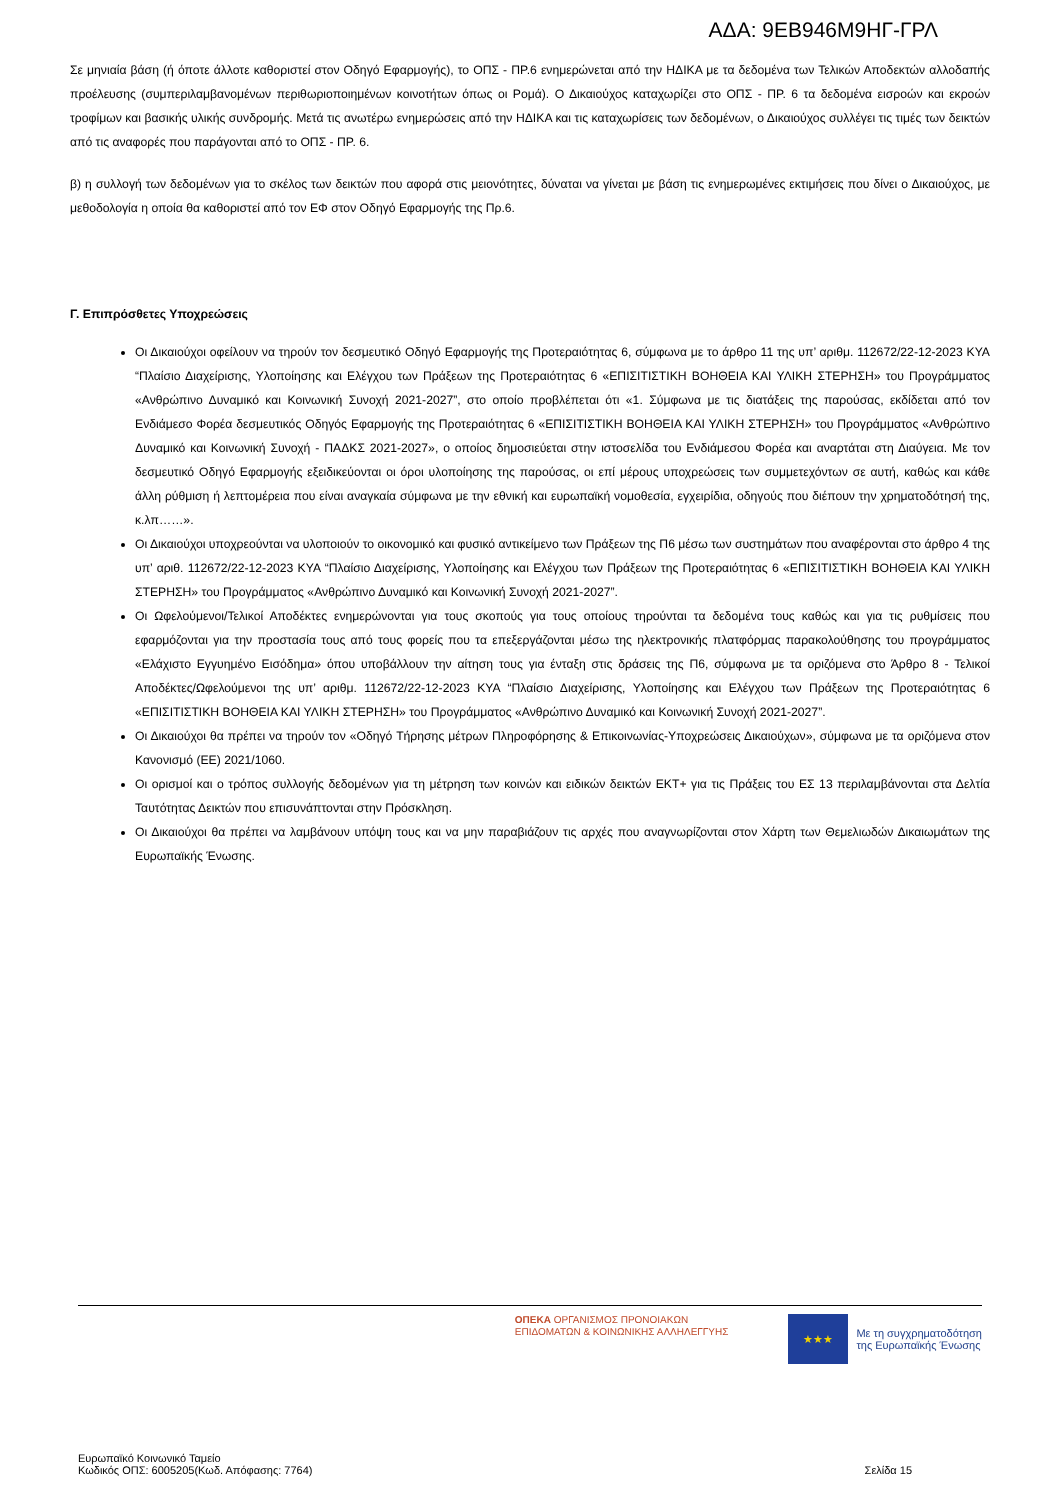ΑΔΑ: 9ΕΒ946Μ9ΗΓ-ΓΡΛ
Σε μηνιαία βάση (ή όποτε άλλοτε καθοριστεί στον Οδηγό Εφαρμογής), το ΟΠΣ - ΠΡ.6 ενημερώνεται από την ΗΔΙΚΑ με τα δεδομένα των Τελικών Αποδεκτών αλλοδαπής προέλευσης (συμπεριλαμβανομένων περιθωριοποιημένων κοινοτήτων όπως οι Ρομά). Ο Δικαιούχος καταχωρίζει στο ΟΠΣ - ΠΡ. 6 τα δεδομένα εισροών και εκροών τροφίμων και βασικής υλικής συνδρομής. Μετά τις ανωτέρω ενημερώσεις από την ΗΔΙΚΑ και τις καταχωρίσεις των δεδομένων, ο Δικαιούχος συλλέγει τις τιμές των δεικτών από τις αναφορές που παράγονται από το ΟΠΣ - ΠΡ. 6.
β) η συλλογή των δεδομένων για το σκέλος των δεικτών που αφορά στις μειονότητες, δύναται να γίνεται με βάση τις ενημερωμένες εκτιμήσεις που δίνει ο Δικαιούχος, με μεθοδολογία η οποία θα καθοριστεί από τον ΕΦ στον Οδηγό Εφαρμογής της Πρ.6.
Γ. Επιπρόσθετες Υποχρεώσεις
Οι Δικαιούχοι οφείλουν να τηρούν τον δεσμευτικό Οδηγό Εφαρμογής της Προτεραιότητας 6, σύμφωνα με το άρθρο 11 της υπ’ αριθμ. 112672/22-12-2023 ΚΥΑ “Πλαίσιο Διαχείρισης, Υλοποίησης και Ελέγχου των Πράξεων της Προτεραιότητας 6 «ΕΠΙΣΙΤΙΣΤΙΚΗ ΒΟΗΘΕΙΑ ΚΑΙ ΥΛΙΚΗ ΣΤΕΡΗΣΗ» του Προγράμματος «Ανθρώπινο Δυναμικό και Κοινωνική Συνοχή 2021-2027”, στο οποίο προβλέπεται ότι «1. Σύμφωνα με τις διατάξεις της παρούσας, εκδίδεται από τον Ενδιάμεσο Φορέα δεσμευτικός Οδηγός Εφαρμογής της Προτεραιότητας 6 «ΕΠΙΣΙΤΙΣΤΙΚΗ ΒΟΗΘΕΙΑ ΚΑΙ ΥΛΙΚΗ ΣΤΕΡΗΣΗ» του Προγράμματος «Ανθρώπινο Δυναμικό και Κοινωνική Συνοχή - ΠΑΔΚΣ 2021-2027», ο οποίος δημοσιεύεται στην ιστοσελίδα του Ενδιάμεσου Φορέα και αναρτάται στη Διαύγεια. Με τον δεσμευτικό Οδηγό Εφαρμογής εξειδικεύονται οι όροι υλοποίησης της παρούσας, οι επί μέρους υποχρεώσεις των συμμετεχόντων σε αυτή, καθώς και κάθε άλλη ρύθμιση ή λεπτομέρεια που είναι αναγκαία σύμφωνα με την εθνική και ευρωπαϊκή νομοθεσία, εγχειρίδια, οδηγούς που διέπουν την χρηματοδότησή της, κ.λπ……».
Οι Δικαιούχοι υποχρεούνται να υλοποιούν το οικονομικό και φυσικό αντικείμενο των Πράξεων της Π6 μέσω των συστημάτων που αναφέρονται στο άρθρο 4 της υπ’ αριθ. 112672/22-12-2023 ΚΥΑ “Πλαίσιο Διαχείρισης, Υλοποίησης και Ελέγχου των Πράξεων της Προτεραιότητας 6 «ΕΠΙΣΙΤΙΣΤΙΚΗ ΒΟΗΘΕΙΑ ΚΑΙ ΥΛΙΚΗ ΣΤΕΡΗΣΗ» του Προγράμματος «Ανθρώπινο Δυναμικό και Κοινωνική Συνοχή 2021-2027”.
Οι Ωφελούμενοι/Τελικοί Αποδέκτες ενημερώνονται για τους σκοπούς για τους οποίους τηρούνται τα δεδομένα τους καθώς και για τις ρυθμίσεις που εφαρμόζονται για την προστασία τους από τους φορείς που τα επεξεργάζονται μέσω της ηλεκτρονικής πλατφόρμας παρακολούθησης του προγράμματος «Ελάχιστο Εγγυημένο Εισόδημα» όπου υποβάλλουν την αίτηση τους για ένταξη στις δράσεις της Π6, σύμφωνα με τα οριζόμενα στο Άρθρο 8 - Τελικοί Αποδέκτες/Ωφελούμενοι της υπ’ αριθμ. 112672/22-12-2023 ΚΥΑ “Πλαίσιο Διαχείρισης, Υλοποίησης και Ελέγχου των Πράξεων της Προτεραιότητας 6 «ΕΠΙΣΙΤΙΣΤΙΚΗ ΒΟΗΘΕΙΑ ΚΑΙ ΥΛΙΚΗ ΣΤΕΡΗΣΗ» του Προγράμματος «Ανθρώπινο Δυναμικό και Κοινωνική Συνοχή 2021-2027”.
Οι Δικαιούχοι θα πρέπει να τηρούν τον «Οδηγό Τήρησης μέτρων Πληροφόρησης & Επικοινωνίας-Υποχρεώσεις Δικαιούχων», σύμφωνα με τα οριζόμενα στον Κανονισμό (ΕΕ) 2021/1060.
Οι ορισμοί και ο τρόπος συλλογής δεδομένων για τη μέτρηση των κοινών και ειδικών δεικτών ΕΚΤ+ για τις Πράξεις του ΕΣ 13 περιλαμβάνονται στα Δελτία Ταυτότητας Δεικτών που επισυνάπτονται στην Πρόσκληση.
Οι Δικαιούχοι θα πρέπει να λαμβάνουν υπόψη τους και να μην παραβιάζουν τις αρχές που αναγνωρίζονται στον Χάρτη των Θεμελιωδών Δικαιωμάτων της Ευρωπαϊκής Ένωσης.
ΟΠΕΚΑ ΟΡΓΑΝΙΣΜΟΣ ΠΡΟΝΟΙΑΚΩΝ
ΕΠΙΔΟΜΑΤΩΝ & ΚΟΙΝΩΝΙΚΗΣ ΑΛΛΗΛΕΓΓΥΗΣ
★★★
Με τη συγχρηματοδότηση
της Ευρωπαϊκής Ένωσης
Ευρωπαϊκό Κοινωνικό Ταμείο
Κωδικός ΟΠΣ: 6005205(Κωδ. Απόφασης: 7764)
Σελίδα 15